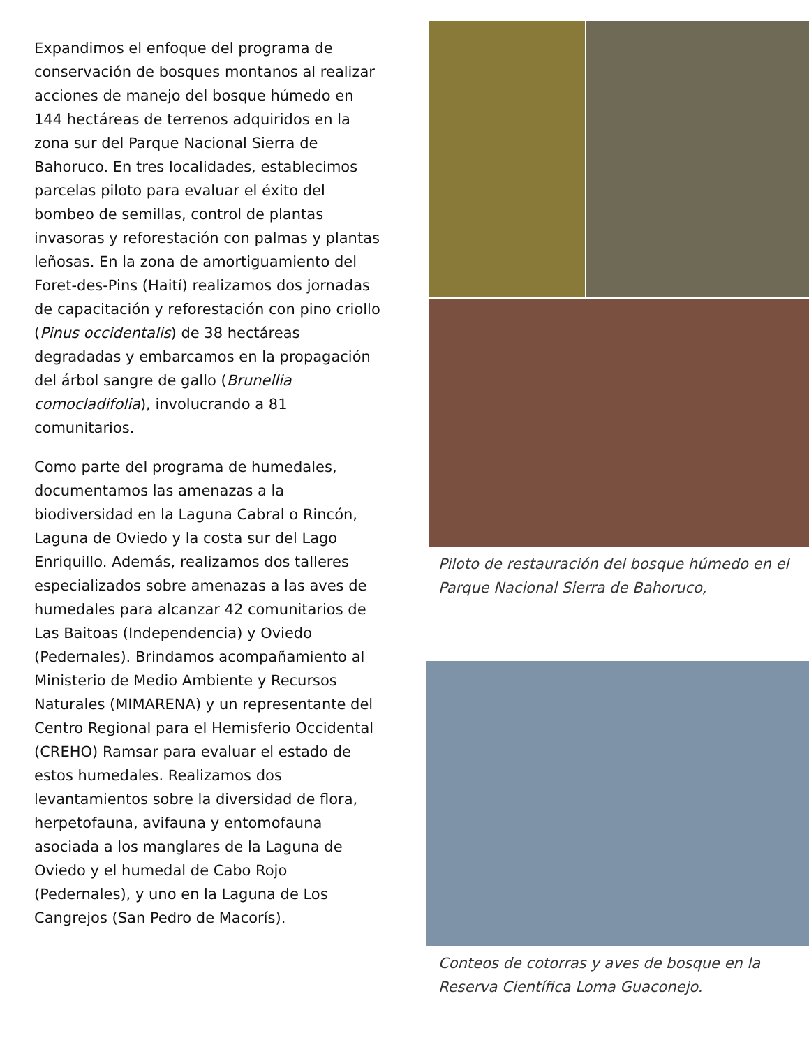Expandimos el enfoque del programa de conservación de bosques montanos al realizar acciones de manejo del bosque húmedo en 144 hectáreas de terrenos adquiridos en la zona sur del Parque Nacional Sierra de Bahoruco. En tres localidades, establecimos parcelas piloto para evaluar el éxito del bombeo de semillas, control de plantas invasoras y reforestación con palmas y plantas leñosas. En la zona de amortiguamiento del Foret-des-Pins (Haití) realizamos dos jornadas de capacitación y reforestación con pino criollo (Pinus occidentalis) de 38 hectáreas degradadas y embarcamos en la propagación del árbol sangre de gallo (Brunellia comocladifolia), involucrando a 81 comunitarios.
Como parte del programa de humedales, documentamos las amenazas a la biodiversidad en la Laguna Cabral o Rincón, Laguna de Oviedo y la costa sur del Lago Enriquillo. Además, realizamos dos talleres especializados sobre amenazas a las aves de humedales para alcanzar 42 comunitarios de Las Baitoas (Independencia) y Oviedo (Pedernales). Brindamos acompañamiento al Ministerio de Medio Ambiente y Recursos Naturales (MIMARENA) y un representante del Centro Regional para el Hemisferio Occidental (CREHO) Ramsar para evaluar el estado de estos humedales. Realizamos dos levantamientos sobre la diversidad de flora, herpetofauna, avifauna y entomofauna asociada a los manglares de la Laguna de Oviedo y el humedal de Cabo Rojo (Pedernales), y uno en la Laguna de Los Cangrejos (San Pedro de Macorís).
Piloto de restauración del bosque húmedo en el Parque Nacional Sierra de Bahoruco,
Conteos de cotorras y aves de bosque en la Reserva Científica Loma Guaconejo.